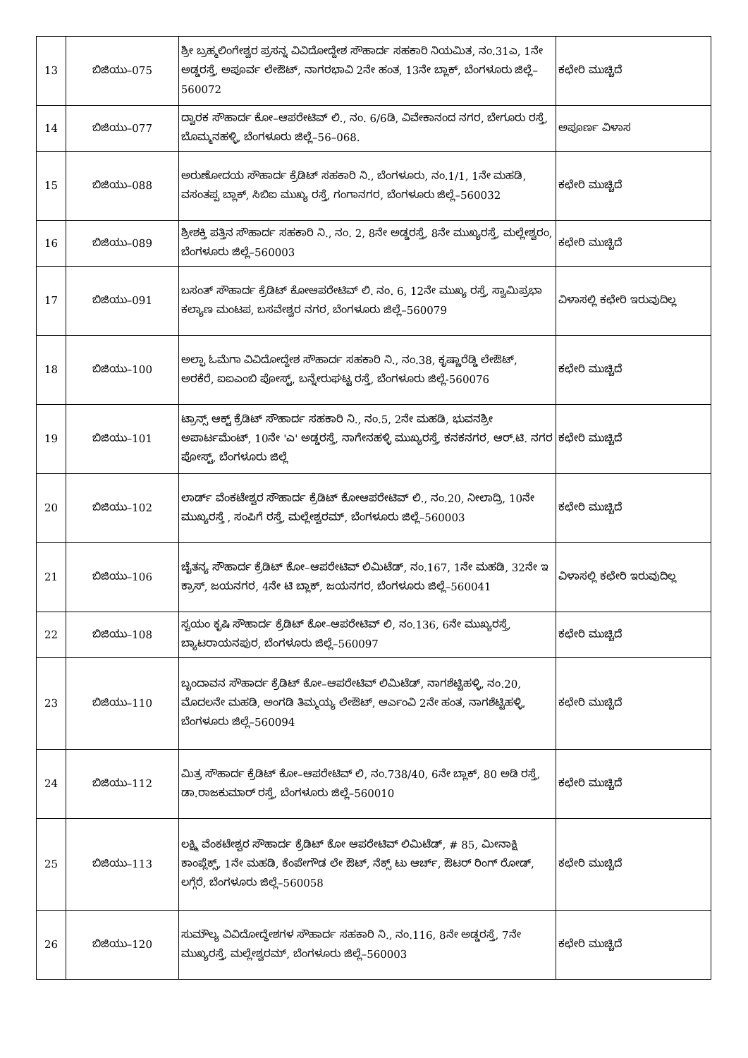| 13 | ಬಿಜಿಯು–075 | ಶ್ರೀ ಬ್ರಹ್ಮಲಿಂಗೇಶ್ವರ ಪ್ರಸನ್ನ ವಿವಿದೋದ್ದೇಶ ಸೌಹಾರ್ದ ಸಹಕಾರಿ ನಿಯಮಿತ, ನಂ.31ಎ, 1ನೇ ಅಡ್ಡರಸ್ತೆ, ಅಪೂರ್ವ ಲೇಔಟ್, ನಾಗರಭಾವಿ 2ನೇ ಹಂತ, 13ನೇ ಬ್ಲಾಕ್, ಬೆಂಗಳೂರು ಜಿಲ್ಲೆ–560072 | ಕಛೇರಿ ಮುಚ್ಚಿದೆ |
| 14 | ಬಿಜಿಯು–077 | ದ್ವಾರಕ ಸೌಹಾರ್ದ ಕೋ–ಆಪರೇಟಿವ್ ಲಿ., ನಂ. 6/6ಡಿ, ವಿವೇಕಾನಂದ ನಗರ, ಬೇಗೂರು ರಸ್ತೆ, ಬೊಮ್ಮನಹಳ್ಳಿ, ಬೆಂಗಳೂರು ಜಿಲ್ಲೆ–56–068. | ಅಪೂರ್ಣ ವಿಳಾಸ |
| 15 | ಬಿಜಿಯು–088 | ಅರುಣೋದಯ ಸೌಹಾರ್ದ ಕ್ರೆಡಿಟ್ ಸಹಕಾರಿ ನಿ., ಬೆಂಗಳೂರು, ನಂ.1/1, 1ನೇ ಮಹಡಿ, ವಸಂತಪ್ಪ ಬ್ಲಾಕ್, ಸಿಬಿಐ ಮುಖ್ಯ ರಸ್ತೆ, ಗಂಗಾನಗರ, ಬೆಂಗಳೂರು ಜಿಲ್ಲೆ–560032 | ಕಛೇರಿ ಮುಚ್ಚಿದೆ |
| 16 | ಬಿಜಿಯು–089 | ಶ್ರೀಶಕ್ತಿ ಪತ್ತಿನ ಸೌಹಾರ್ದ ಸಹಕಾರಿ ನಿ., ನಂ. 2, 8ನೇ ಅಡ್ಡರಸ್ತೆ, 8ನೇ ಮುಖ್ಯರಸ್ತೆ, ಮಲ್ಲೇಶ್ವರಂ, ಬೆಂಗಳೂರು ಜಿಲ್ಲೆ–560003 | ಕಛೇರಿ ಮುಚ್ಚಿದೆ |
| 17 | ಬಿಜಿಯು–091 | ಬಸಂತ್ ಸೌಹಾರ್ದ ಕ್ರೆಡಿಟ್ ಕೋಆಪರೇಟಿವ್ ಲಿ. ನಂ. 6, 12ನೇ ಮುಖ್ಯ ರಸ್ತೆ, ಸ್ವಾಮಿಪ್ರಭಾ ಕಲ್ಯಾಣ ಮಂಟಪ, ಬಸವೇಶ್ವರ ನಗರ, ಬೆಂಗಳೂರು ಜಿಲ್ಲೆ–560079 | ವಿಳಾಸಲ್ಲಿ ಕಛೇರಿ ಇರುವುದಿಲ್ಲ |
| 18 | ಬಿಜಿಯು–100 | ಅಲ್ಫಾ ಓಮೆಗಾ ವಿವಿದೋದ್ದೇಶ ಸೌಹಾರ್ದ ಸಹಕಾರಿ ನಿ., ನಂ.38, ಕೃಷ್ಣಾರೆಡ್ಡಿ ಲೇಔಟ್, ಅರಕೆರೆ, ಐಐಎಂಬಿ ಪೋಸ್ಟ್, ಬನ್ನೇರುಘಟ್ಟ ರಸ್ತೆ, ಬೆಂಗಳೂರು ಜಿಲ್ಲೆ-560076 | ಕಛೇರಿ ಮುಚ್ಚಿದೆ |
| 19 | ಬಿಜಿಯು–101 | ಟ್ರಾನ್ಸ್ ಆಕ್ಟ್ ಕ್ರೆಡಿಟ್ ಸೌಹಾರ್ದ ಸಹಕಾರಿ ನಿ., ನಂ.5, 2ನೇ ಮಹಡಿ, ಭುವನಶ್ರೀ ಅಪಾರ್ಟಮೆಂಟ್, 10ನೇ 'ಎ' ಅಡ್ಡರಸ್ತೆ, ನಾಗೇನಹಳ್ಳಿ ಮುಖ್ಯರಸ್ತೆ, ಕನಕನಗರ, ಆರ್.ಟಿ. ನಗರ ಪೋಸ್ಟ್, ಬೆಂಗಳೂರು ಜಿಲ್ಲೆ | ಕಛೇರಿ ಮುಚ್ಚಿದೆ |
| 20 | ಬಿಜಿಯು–102 | ಲಾರ್ಡ್ ವೆಂಕಟೇಶ್ವರ ಸೌಹಾರ್ದ ಕ್ರೆಡಿಟ್ ಕೋಆಪರೇಟಿವ್ ಲಿ., ನಂ.20, ನೀಲಾದ್ರಿ, 10ನೇ ಮುಖ್ಯರಸ್ತೆ , ಸಂಪಿಗೆ ರಸ್ತೆ, ಮಲ್ಲೇಶ್ವರಮ್, ಬೆಂಗಳೂರು ಜಿಲ್ಲೆ–560003 | ಕಛೇರಿ ಮುಚ್ಚಿದೆ |
| 21 | ಬಿಜಿಯು–106 | ಚೈತನ್ಯ ಸೌಹಾರ್ದ ಕ್ರೆಡಿಟ್ ಕೋ–ಆಪರೇಟಿವ್ ಲಿಮಿಟೆಡ್, ನಂ.167, 1ನೇ ಮಹಡಿ, 32ನೇ ಇ ಕ್ರಾಸ್, ಜಯನಗರ, 4ನೇ ಟಿ ಬ್ಲಾಕ್, ಜಯನಗರ, ಬೆಂಗಳೂರು ಜಿಲ್ಲೆ–560041 | ವಿಳಾಸಲ್ಲಿ ಕಛೇರಿ ಇರುವುದಿಲ್ಲ |
| 22 | ಬಿಜಿಯು–108 | ಸ್ವಯಂ ಕೃಷಿ ಸೌಹಾರ್ದ ಕ್ರೆಡಿಟ್ ಕೋ–ಆಪರೇಟಿವ್ ಲಿ, ನಂ.136, 6ನೇ ಮುಖ್ಯರಸ್ತೆ, ಬ್ಯಾಟರಾಯನಪುರ, ಬೆಂಗಳೂರು ಜಿಲ್ಲೆ–560097 | ಕಛೇರಿ ಮುಚ್ಚಿದೆ |
| 23 | ಬಿಜಿಯು–110 | ಬೃಂದಾವನ ಸೌಹಾರ್ದ ಕ್ರೆಡಿಟ್ ಕೋ–ಆಪರೇಟಿವ್ ಲಿಮಿಟೆಡ್, ನಾಗಶೆಟ್ಟಿಹಳ್ಳಿ, ನಂ.20, ಮೊದಲನೇ ಮಹಡಿ, ಅಂಗಡಿ ತಿಮ್ಮಯ್ಯ ಲೇಔಟ್, ಆರ್ಎಂವಿ 2ನೇ ಹಂತ, ನಾಗಶೆಟ್ಟಿಹಳ್ಳಿ, ಬೆಂಗಳೂರು ಜಿಲ್ಲೆ–560094 | ಕಛೇರಿ ಮುಚ್ಚಿದೆ |
| 24 | ಬಿಜಿಯು–112 | ಮಿತ್ರ ಸೌಹಾರ್ದ ಕ್ರೆಡಿಟ್ ಕೋ–ಆಪರೇಟಿವ್ ಲಿ, ನಂ.738/40, 6ನೇ ಬ್ಲಾಕ್, 80 ಅಡಿ ರಸ್ತೆ, ಡಾ.ರಾಜಕುಮಾರ್ ರಸ್ತೆ, ಬೆಂಗಳೂರು ಜಿಲ್ಲೆ–560010 | ಕಛೇರಿ ಮುಚ್ಚಿದೆ |
| 25 | ಬಿಜಿಯು–113 | ಲಕ್ಷ್ಮಿ ವೆಂಕಟೇಶ್ವರ ಸೌಹಾರ್ದ ಕ್ರೆಡಿಟ್ ಕೋ ಆಪರೇಟಿವ್ ಲಿಮಿಟೆಡ್, # 85, ಮೀನಾಕ್ಷಿ ಕಾಂಪ್ಲೆಕ್ಸ್, 1ನೇ ಮಹಡಿ, ಕೆಂಪೇಗೌಡ ಲೇ ಔಟ್, ನೆಕ್ಸ್ ಟು ಆರ್ಚ್, ಔಟರ್ ರಿಂಗ್ ರೋಡ್, ಲಗ್ಗೆರೆ, ಬೆಂಗಳೂರು ಜಿಲ್ಲೆ–560058 | ಕಛೇರಿ ಮುಚ್ಚಿದೆ |
| 26 | ಬಿಜಿಯು–120 | ಸುಮೌಲ್ಯ ವಿವಿದೋದ್ಧೇಶಗಳ ಸೌಹಾರ್ದ ಸಹಕಾರಿ ನಿ., ನಂ.116, 8ನೇ ಅಡ್ಡರಸ್ತೆ, 7ನೇ ಮುಖ್ಯರಸ್ತೆ, ಮಲ್ಲೇಶ್ವರಮ್, ಬೆಂಗಳೂರು ಜಿಲ್ಲೆ–560003 | ಕಛೇರಿ ಮುಚ್ಚಿದೆ |